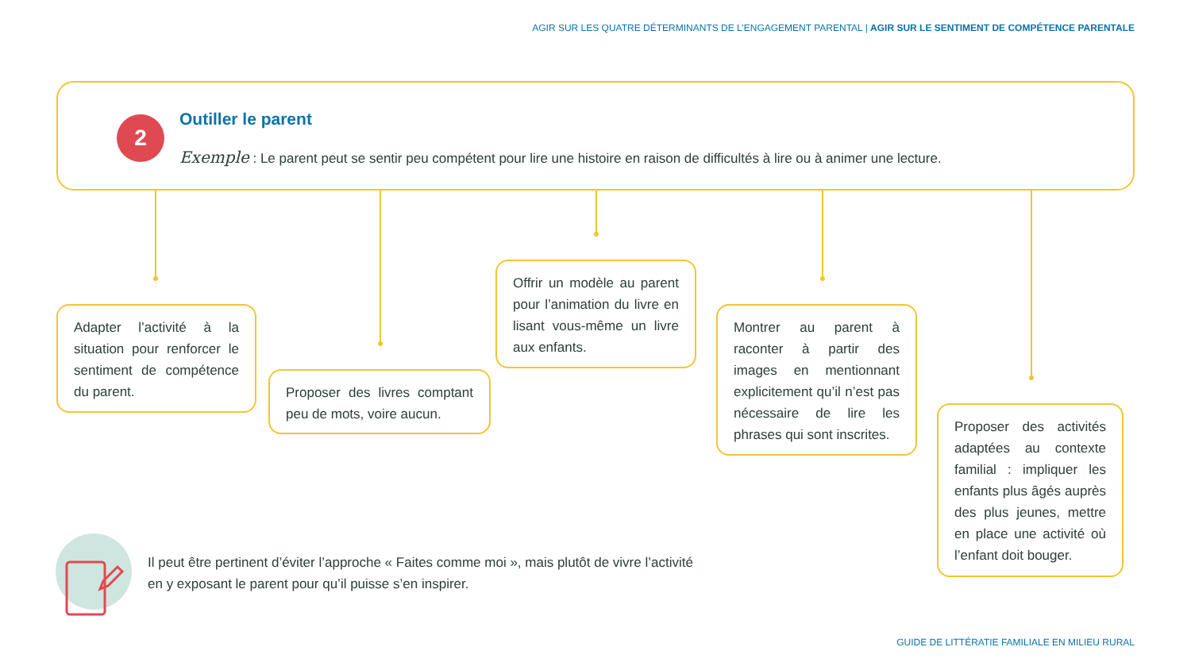AGIR SUR LES QUATRE DÉTERMINANTS DE L’ENGAGEMENT PARENTAL | AGIR SUR LE SENTIMENT DE COMPÉTENCE PARENTALE
2 Outiller le parent
Exemple : Le parent peut se sentir peu compétent pour lire une histoire en raison de difficultés à lire ou à animer une lecture.
Adapter l’activité à la situation pour renforcer le sentiment de compétence du parent.
Proposer des livres comptant peu de mots, voire aucun.
Offrir un modèle au parent pour l’animation du livre en lisant vous-même un livre aux enfants.
Montrer au parent à raconter à partir des images en mentionnant explicitement qu’il n’est pas nécessaire de lire les phrases qui sont inscrites.
Proposer des activités adaptées au contexte familial : impliquer les enfants plus âgés auprès des plus jeunes, mettre en place une activité où l’enfant doit bouger.
Il peut être pertinent d’éviter l’approche « Faites comme moi », mais plutôt de vivre l’activité
en y exposant le parent pour qu’il puisse s’en inspirer.
GUIDE DE LITTÉRATIE FAMILIALE EN MILIEU RURAL